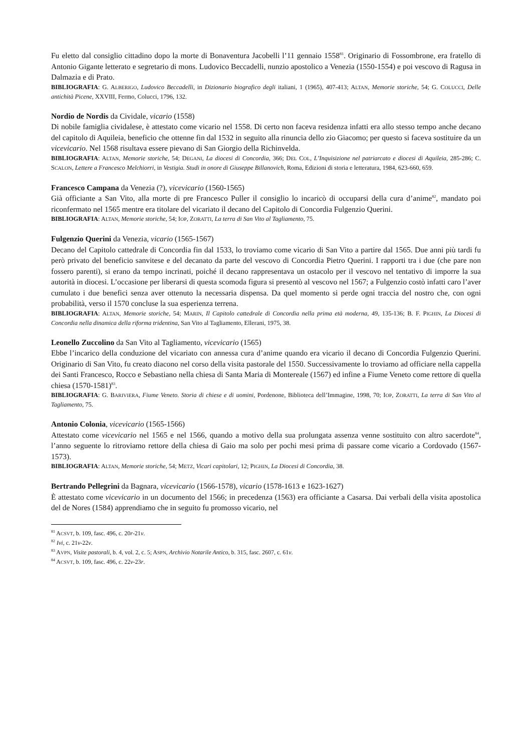Fu eletto dal consiglio cittadino dopo la morte di Bonaventura Jacobelli l’11 gennaio 1558<sup>81</sup>. Originario di Fossombrone, era fratello di Antonio Gigante letterato e segretario di mons. Ludovico Beccadelli, nunzio apostolico a Venezia (1550-1554) e poi vescovo di Ragusa in Dalmazia e di Prato.
BIBLIOGRAFIA: G. ALBERIGO, Ludovico Beccadelli, in Dizionario biografico degli italiani, 1 (1965), 407-413; ALTAN, Memorie storiche, 54; G. COLUCCI, Delle antichità Picene, XXVIII, Fermo, Colucci, 1796, 132.
Nordio de Nordis da Cividale, vicario (1558)
Di nobile famiglia cividalese, è attestato come vicario nel 1558. Di certo non faceva residenza infatti era allo stesso tempo anche decano del capitolo di Aquileia, beneficio che ottenne fin dal 1532 in seguito alla rinuncia dello zio Giacomo; per questo si faceva sostituire da un vicevicario. Nel 1568 risultava essere pievano di San Giorgio della Richinvelda.
BIBLIOGRAFIA: ALTAN, Memorie storiche, 54; DEGANI, La diocesi di Concordia, 366; DEL COL, L’Inquisizione nel patriarcato e diocesi di Aquileia, 285-286; C. SCALON, Lettere a Francesco Melchiorri, in Vestigia. Studi in onore di Giuseppe Billanovich, Roma, Edizioni di storia e letteratura, 1984, 623-660, 659.
Francesco Campana da Venezia (?), vicevicario (1560-1565)
Già officiante a San Vito, alla morte di pre Francesco Puller il consiglio lo incaricò di occuparsi della cura d’anime<sup>82</sup>, mandato poi riconfermato nel 1565 mentre era titolare del vicariato il decano del Capitolo di Concordia Fulgenzio Querini.
BIBLIOGRAFIA: ALTAN, Memorie storiche, 54; IOP, ZORATTI, La terra di San Vito al Tagliamento, 75.
Fulgenzio Querini da Venezia, vicario (1565-1567)
Decano del Capitolo cattedrale di Concordia fin dal 1533, lo troviamo come vicario di San Vito a partire dal 1565. Due anni più tardi fu però privato del beneficio sanvitese e del decanato da parte del vescovo di Concordia Pietro Querini. I rapporti tra i due (che pare non fossero parenti), si erano da tempo incrinati, poiché il decano rappresentava un ostacolo per il vescovo nel tentativo di imporre la sua autorità in diocesi. L’occasione per liberarsi di questa scomoda figura si presentò al vescovo nel 1567; a Fulgenzio costò infatti caro l’aver cumulato i due benefici senza aver ottenuto la necessaria dispensa. Da quel momento si perde ogni traccia del nostro che, con ogni probabilità, verso il 1570 concluse la sua esperienza terrena.
BIBLIOGRAFIA: ALTAN, Memorie storiche, 54; MARIN, Il Capitolo cattedrale di Concordia nella prima età moderna, 49, 135-136; B. F. PIGHIN, La Diocesi di Concordia nella dinamica della riforma tridentina, San Vito al Tagliamento, Ellerani, 1975, 38.
Leonello Zuccolino da San Vito al Tagliamento, vicevicario (1565)
Ebbe l’incarico della conduzione del vicariato con annessa cura d’anime quando era vicario il decano di Concordia Fulgenzio Querini. Originario di San Vito, fu creato diacono nel corso della visita pastorale del 1550. Successivamente lo troviamo ad officiare nella cappella dei Santi Francesco, Rocco e Sebastiano nella chiesa di Santa Maria di Montereale (1567) ed infine a Fiume Veneto come rettore di quella chiesa (1570-1581)<sup>83</sup>.
BIBLIOGRAFIA: G. BARIVIERA, Fiume Veneto. Storia di chiese e di uomini, Pordenone, Biblioteca dell’Immagine, 1998, 70; IOP, ZORATTI, La terra di San Vito al Tagliamento, 75.
Antonio Colonia, vicevicario (1565-1566)
Attestato come vicevicario nel 1565 e nel 1566, quando a motivo della sua prolungata assenza venne sostituito con altro sacerdote<sup>84</sup>, l’anno seguente lo ritroviamo rettore della chiesa di Gaio ma solo per pochi mesi prima di passare come vicario a Cordovado (1567-1573).
BIBLIOGRAFIA: ALTAN, Memorie storiche, 54; METZ, Vicari capitolari, 12; PIGHIN, La Diocesi di Concordia, 38.
Bertrando Pellegrini da Bagnara, vicevicario (1566-1578), vicario (1578-1613 e 1623-1627)
È attestato come vicevicario in un documento del 1566; in precedenza (1563) era officiante a Casarsa. Dai verbali della visita apostolica del de Nores (1584) apprendiamo che in seguito fu promosso vicario, nel
<sup>81</sup> ACSVT, b. 109, fasc. 496, c. 20r-21v.
<sup>82</sup> Ivi, c. 21v-22v.
<sup>83</sup> AVPN, Visite pastorali, b. 4, vol. 2, c. 5; ASPN, Archivio Notarile Antico, b. 315, fasc. 2607, c. 61v.
<sup>84</sup> ACSVT, b. 109, fasc. 496, c. 22v-23r.